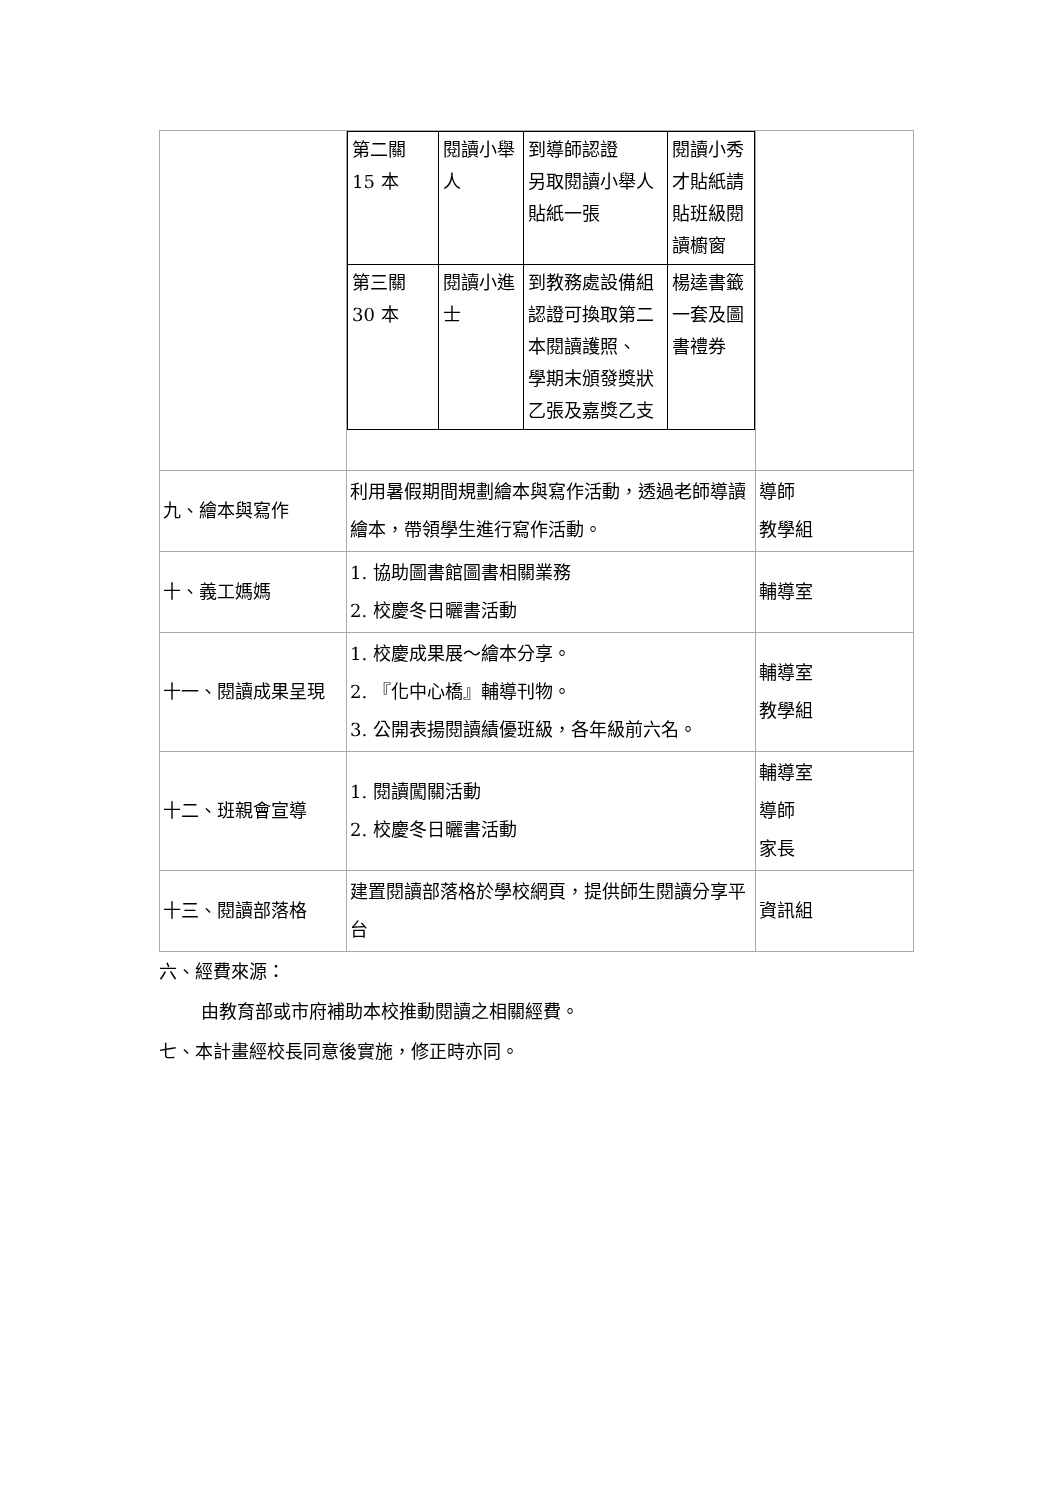| | / 第二關 15 本 / 閱讀小舉人 / 到導師認證 另取閱讀小舉人貼紙一張 / 閱讀小秀才貼紙請貼班級閱讀櫥窗 / / 第三關 30 本 / 閱讀小進士 / 到教務處設備組認證可換取第二本閱讀護照、 學期末頒發獎狀乙張及嘉獎乙支 / 楊逵書籤一套及圖書禮券 / | |
| 九、繪本與寫作 | 利用暑假期間規劃繪本與寫作活動，透過老師導讀繪本，帶領學生進行寫作活動。 | 導師 教學組 |
| 十、義工媽媽 | 1. 協助圖書館圖書相關業務 2. 校慶冬日曬書活動 | 輔導室 |
| 十一、閱讀成果呈現 | 1. 校慶成果展～繪本分享。 2. 『化中心橋』輔導刊物。 3. 公開表揚閱讀績優班級，各年級前六名。 | 輔導室 教學組 |
| 十二、班親會宣導 | 1. 閱讀闖關活動 2. 校慶冬日曬書活動 | 輔導室 導師 家長 |
| 十三、閱讀部落格 | 建置閱讀部落格於學校網頁，提供師生閱讀分享平台 | 資訊組 |
六、經費來源：
由教育部或市府補助本校推動閱讀之相關經費。
七、本計畫經校長同意後實施，修正時亦同。